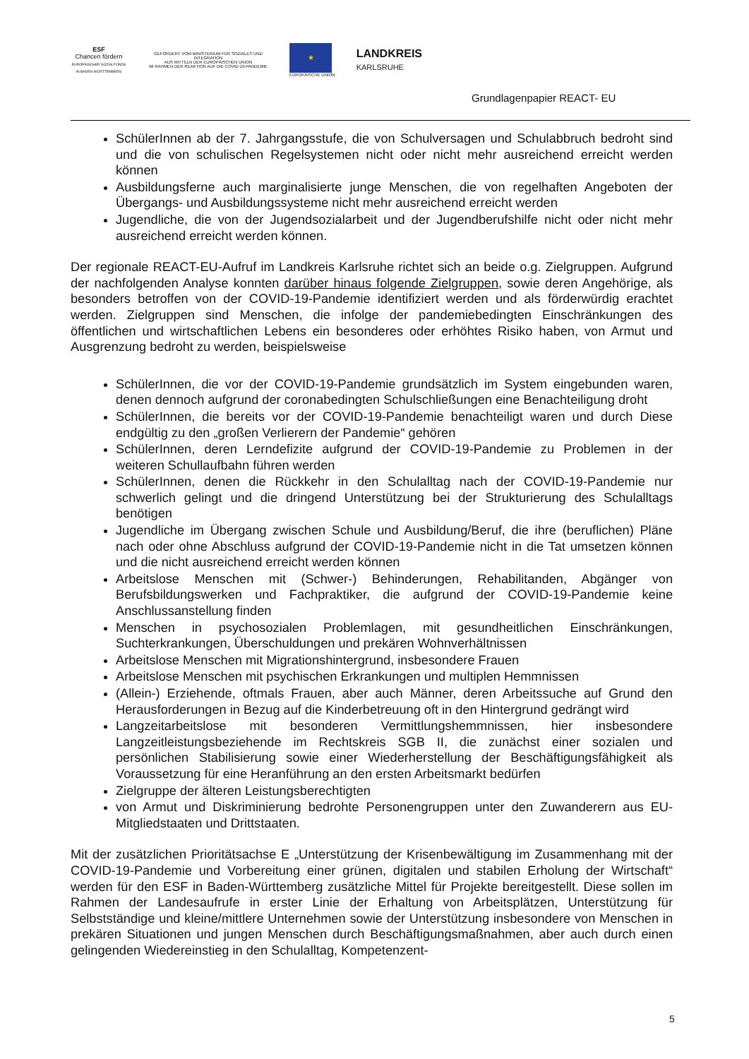ESF
Chancen fördern
EUROPÄISCHER SOZIALFONDS IN BADEN-WÜRTTEMBERG
GEFÖRDERT VOM MINISTERIUM FÜR SOZIALES UND INTEGRATION
AUS MITTELN DER EUROPÄISCHEN UNION
IM RAHMEN DER REAKTION AUF DIE COVID-19-PANDEMIE
★
EUROPÄISCHE UNION
LANDKREIS
KARLSRUHE
Grundlagenpapier REACT- EU
SchülerInnen ab der 7. Jahrgangsstufe, die von Schulversagen und Schulabbruch bedroht sind und die von schulischen Regelsystemen nicht oder nicht mehr ausreichend erreicht werden können
Ausbildungsferne auch marginalisierte junge Menschen, die von regelhaften Angeboten der Übergangs- und Ausbildungssysteme nicht mehr ausreichend erreicht werden
Jugendliche, die von der Jugendsozialarbeit und der Jugendberufshilfe nicht oder nicht mehr ausreichend erreicht werden können.
Der regionale REACT-EU-Aufruf im Landkreis Karlsruhe richtet sich an beide o.g. Zielgruppen. Aufgrund der nachfolgenden Analyse konnten darüber hinaus folgende Zielgruppen, sowie deren Angehörige, als besonders betroffen von der COVID-19-Pandemie identifiziert werden und als förderwürdig erachtet werden. Zielgruppen sind Menschen, die infolge der pandemiebedingten Einschränkungen des öffentlichen und wirtschaftlichen Lebens ein besonderes oder erhöhtes Risiko haben, von Armut und Ausgrenzung bedroht zu werden, beispielsweise
SchülerInnen, die vor der COVID-19-Pandemie grundsätzlich im System eingebunden waren, denen dennoch aufgrund der coronabedingten Schulschließungen eine Benachteiligung droht
SchülerInnen, die bereits vor der COVID-19-Pandemie benachteiligt waren und durch Diese endgültig zu den „großen Verlierern der Pandemie“ gehören
SchülerInnen, deren Lerndefizite aufgrund der COVID-19-Pandemie zu Problemen in der weiteren Schullaufbahn führen werden
SchülerInnen, denen die Rückkehr in den Schulalltag nach der COVID-19-Pandemie nur schwerlich gelingt und die dringend Unterstützung bei der Strukturierung des Schulalltags benötigen
Jugendliche im Übergang zwischen Schule und Ausbildung/Beruf, die ihre (beruflichen) Pläne nach oder ohne Abschluss aufgrund der COVID-19-Pandemie nicht in die Tat umsetzen können und die nicht ausreichend erreicht werden können
Arbeitslose Menschen mit (Schwer-) Behinderungen, Rehabilitanden, Abgänger von Berufsbildungswerken und Fachpraktiker, die aufgrund der COVID-19-Pandemie keine Anschlussanstellung finden
Menschen in psychosozialen Problemlagen, mit gesundheitlichen Einschränkungen, Suchterkrankungen, Überschuldungen und prekären Wohnverhältnissen
Arbeitslose Menschen mit Migrationshintergrund, insbesondere Frauen
Arbeitslose Menschen mit psychischen Erkrankungen und multiplen Hemmnissen
(Allein-) Erziehende, oftmals Frauen, aber auch Männer, deren Arbeitssuche auf Grund den Herausforderungen in Bezug auf die Kinderbetreuung oft in den Hintergrund gedrängt wird
Langzeitarbeitslose mit besonderen Vermittlungshemmnissen, hier insbesondere Langzeitleistungsbeziehende im Rechtskreis SGB II, die zunächst einer sozialen und persönlichen Stabilisierung sowie einer Wiederherstellung der Beschäftigungsfähigkeit als Voraussetzung für eine Heranführung an den ersten Arbeitsmarkt bedürfen
Zielgruppe der älteren Leistungsberechtigten
von Armut und Diskriminierung bedrohte Personengruppen unter den Zuwanderern aus EU-Mitgliedstaaten und Drittstaaten.
Mit der zusätzlichen Prioritätsachse E „Unterstützung der Krisenbewältigung im Zusammenhang mit der COVID-19-Pandemie und Vorbereitung einer grünen, digitalen und stabilen Erholung der Wirtschaft“ werden für den ESF in Baden-Württemberg zusätzliche Mittel für Projekte bereitgestellt. Diese sollen im Rahmen der Landesaufrufe in erster Linie der Erhaltung von Arbeitsplätzen, Unterstützung für Selbstständige und kleine/mittlere Unternehmen sowie der Unterstützung insbesondere von Menschen in prekären Situationen und jungen Menschen durch Beschäftigungsmaßnahmen, aber auch durch einen gelingenden Wiedereinstieg in den Schulalltag, Kompetenzent-
5